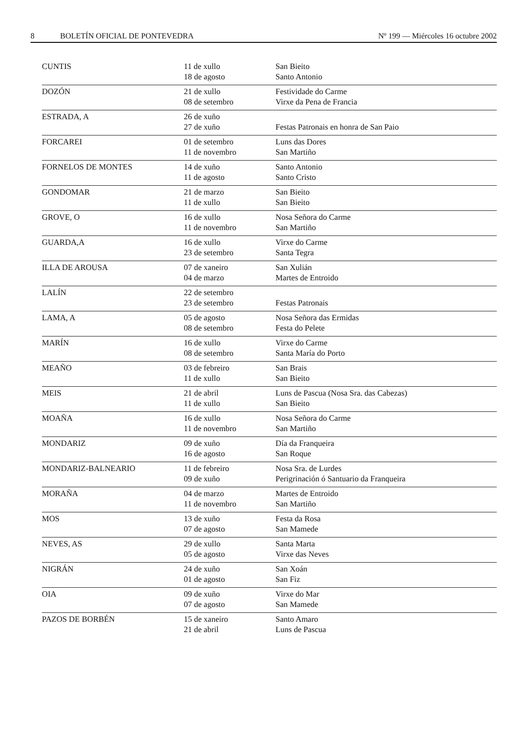8 BOLETÍN OFICIAL DE PONTEVEDRA Nº 199 — Miércoles 16 octubre 2002
| CUNTIS | 11 de xullo 18 de agosto | San Bieito Santo Antonio |
| DOZÓN | 21 de xullo 08 de setembro | Festividade do Carme Virxe da Pena de Francia |
| ESTRADA, A | 26 de xuño 27 de xuño | Festas Patronais en honra de San Paio |
| FORCAREI | 01 de setembro 11 de novembro | Luns das Dores San Martiño |
| FORNELOS DE MONTES | 14 de xuño 11 de agosto | Santo Antonio Santo Cristo |
| GONDOMAR | 21 de marzo 11 de xullo | San Bieito San Bieito |
| GROVE, O | 16 de xullo 11 de novembro | Nosa Señora do Carme San Martiño |
| GUARDA,A | 16 de xullo 23 de setembro | Virxe do Carme Santa Tegra |
| ILLA DE AROUSA | 07 de xaneiro 04 de marzo | San Xulián Martes de Entroido |
| LALÍN | 22 de setembro 23 de setembro | Festas Patronais |
| LAMA, A | 05 de agosto 08 de setembro | Nosa Señora das Ermidas Festa do Pelete |
| MARÍN | 16 de xullo 08 de setembro | Virxe do Carme Santa María do Porto |
| MEAÑO | 03 de febreiro 11 de xullo | San Brais San Bieito |
| MEIS | 21 de abril 11 de xullo | Luns de Pascua (Nosa Sra. das Cabezas) San Bieito |
| MOAÑA | 16 de xullo 11 de novembro | Nosa Señora do Carme San Martiño |
| MONDARIZ | 09 de xuño 16 de agosto | Día da Franqueira San Roque |
| MONDARIZ-BALNEARIO | 11 de febreiro 09 de xuño | Nosa Sra. de Lurdes Perigrinación ó Santuario da Franqueira |
| MORAÑA | 04 de marzo 11 de novembro | Martes de Entroido San Martiño |
| MOS | 13 de xuño 07 de agosto | Festa da Rosa San Mamede |
| NEVES, AS | 29 de xullo 05 de agosto | Santa Marta Virxe das Neves |
| NIGRÁN | 24 de xuño 01 de agosto | San Xoán San Fiz |
| OIA | 09 de xuño 07 de agosto | Virxe do Mar San Mamede |
| PAZOS DE BORBÉN | 15 de xaneiro 21 de abril | Santo Amaro Luns de Pascua |